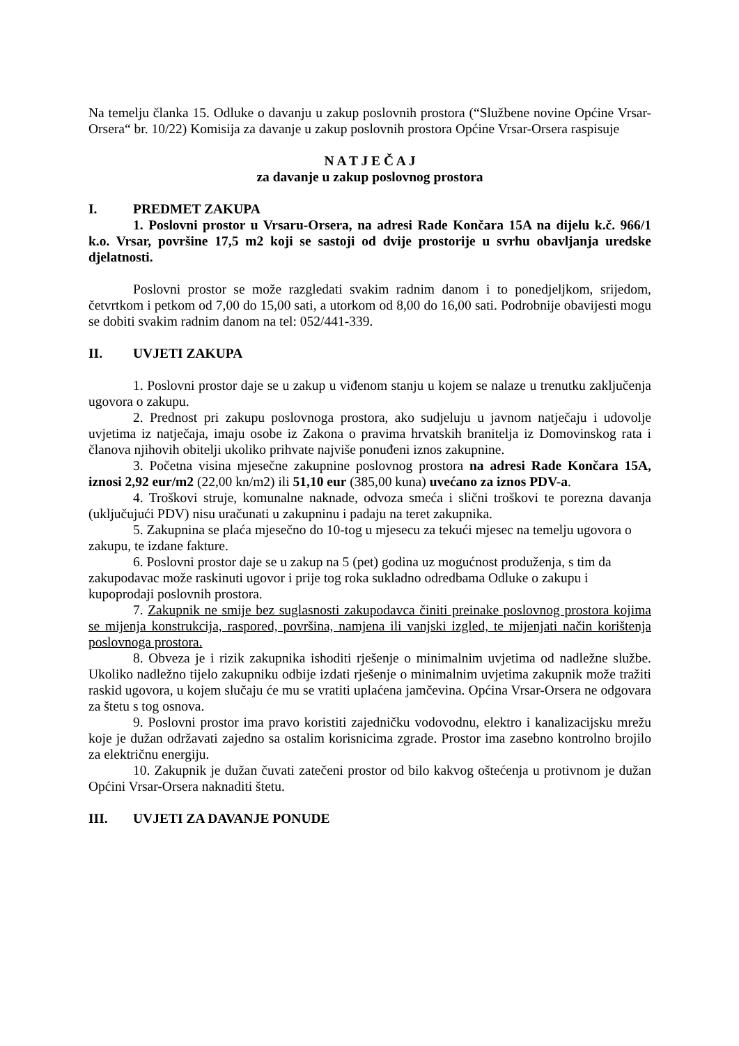Na temelju članka 15. Odluke o davanju u zakup poslovnih prostora (“Službene novine Općine Vrsar-Orsera“ br. 10/22) Komisija za davanje u zakup poslovnih prostora Općine Vrsar-Orsera raspisuje
N A T J E Č A J
za davanje u zakup poslovnog prostora
I. PREDMET ZAKUPA
1. Poslovni prostor u Vrsaru-Orsera, na adresi Rade Končara 15A na dijelu k.č. 966/1 k.o. Vrsar, površine 17,5 m2 koji se sastoji od dvije prostorije u svrhu obavljanja uredske djelatnosti.
Poslovni prostor se može razgledati svakim radnim danom i to ponedjeljkom, srijedom, četvrtkom i petkom od 7,00 do 15,00 sati, a utorkom od 8,00 do 16,00 sati. Podrobnije obavijesti mogu se dobiti svakim radnim danom na tel: 052/441-339.
II. UVJETI ZAKUPA
1. Poslovni prostor daje se u zakup u viđenom stanju u kojem se nalaze u trenutku zaključenja ugovora o zakupu.
2. Prednost pri zakupu poslovnoga prostora, ako sudjeluju u javnom natječaju i udovolje uvjetima iz natječaja, imaju osobe iz Zakona o pravima hrvatskih branitelja iz Domovinskog rata i članova njihovih obitelji ukoliko prihvate najviše ponuđeni iznos zakupnine.
3. Početna visina mjesečne zakupnine poslovnog prostora na adresi Rade Končara 15A, iznosi 2,92 eur/m2 (22,00 kn/m2) ili 51,10 eur (385,00 kuna) uvećano za iznos PDV-a.
4. Troškovi struje, komunalne naknade, odvoza smeća i slični troškovi te porezna davanja (uključujući PDV) nisu uračunati u zakupninu i padaju na teret zakupnika.
5. Zakupnina se plaća mjesečno do 10-tog u mjesecu za tekući mjesec na temelju ugovora o zakupu, te izdane fakture.
6. Poslovni prostor daje se u zakup na 5 (pet) godina uz mogućnost produženja, s tim da zakupodavac može raskinuti ugovor i prije tog roka sukladno odredbama Odluke o zakupu i kupoprodaji poslovnih prostora.
7. Zakupnik ne smije bez suglasnosti zakupodavca činiti preinake poslovnog prostora kojima se mijenja konstrukcija, raspored, površina, namjena ili vanjski izgled, te mijenjati način korištenja poslovnoga prostora.
8. Obveza je i rizik zakupnika ishoditi rješenje o minimalnim uvjetima od nadležne službe. Ukoliko nadležno tijelo zakupniku odbije izdati rješenje o minimalnim uvjetima zakupnik može tražiti raskid ugovora, u kojem slučaju će mu se vratiti uplaćena jamčevina. Općina Vrsar-Orsera ne odgovara za štetu s tog osnova.
9. Poslovni prostor ima pravo koristiti zajedničku vodovodnu, elektro i kanalizacijsku mrežu koje je dužan održavati zajedno sa ostalim korisnicima zgrade. Prostor ima zasebno kontrolno brojilo za električnu energiju.
10. Zakupnik je dužan čuvati zatečeni prostor od bilo kakvog oštećenja u protivnom je dužan Općini Vrsar-Orsera naknaditi štetu.
III. UVJETI ZA DAVANJE PONUDE